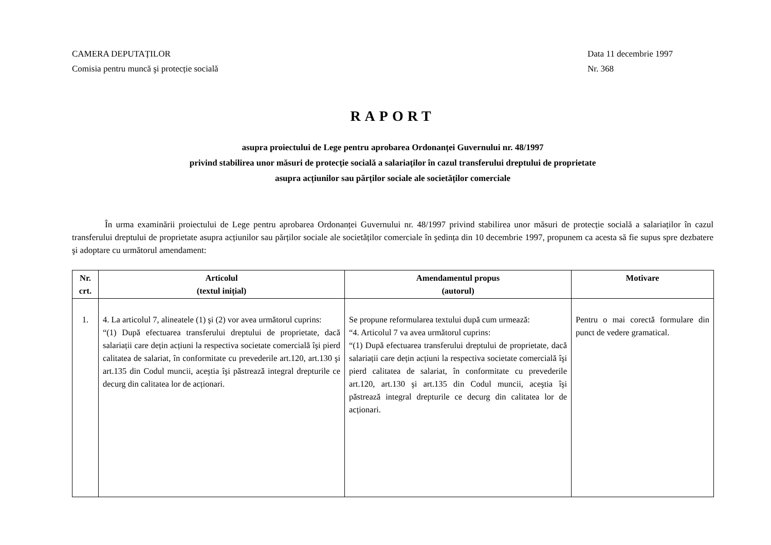CAMERA DEPUTAȚILOR
Comisia pentru muncă şi protecție socială
Data 11 decembrie 1997
Nr. 368
RAPORT
asupra proiectului de Lege pentru aprobarea Ordonanței Guvernului nr. 48/1997
privind stabilirea unor măsuri de protecție socială a salariaților în cazul transferului dreptului de proprietate
asupra acțiunilor sau părților sociale ale societăților comerciale
În urma examinării proiectului de Lege pentru aprobarea Ordonanței Guvernului nr. 48/1997 privind stabilirea unor măsuri de protecție socială a salariaților în cazul transferului dreptului de proprietate asupra acțiunilor sau părților sociale ale societăților comerciale în şedința din 10 decembrie 1997, propunem ca acesta să fie supus spre dezbatere şi adoptare cu următorul amendament:
| Nr. crt. | Articolul (textul inițial) | Amendamentul propus (autorul) | Motivare |
| --- | --- | --- | --- |
| 1. | 4. La articolul 7, alineatele (1) şi (2) vor avea următorul cuprins: “(1) După efectuarea transferului dreptului de proprietate, dacă salariații care dețin acțiuni la respectiva societate comercială îşi pierd calitatea de salariat, în conformitate cu prevederile art.120, art.130 şi art.135 din Codul muncii, aceştia îşi păstrează integral drepturile ce decurg din calitatea lor de acționari. | Se propune reformularea textului după cum urmează: “4. Articolul 7 va avea următorul cuprins: “(1) După efectuarea transferului dreptului de proprietate, dacă salariații care dețin acțiuni la respectiva societate comercială îşi pierd calitatea de salariat, în conformitate cu prevederile art.120, art.130 şi art.135 din Codul muncii, aceştia îşi păstrează integral drepturile ce decurg din calitatea lor de acționari. | Pentru o mai corectă formulare din punct de vedere gramatical. |